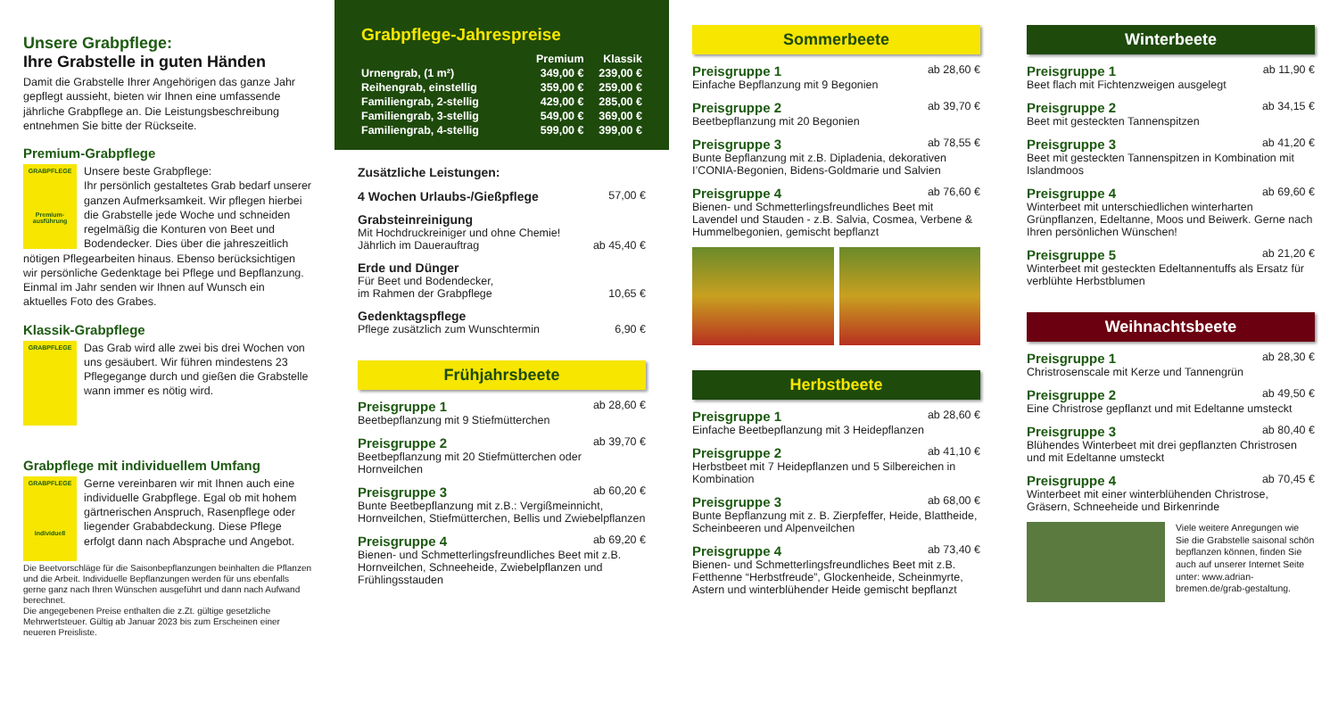Unsere Grabpflege:
Ihre Grabstelle in guten Händen
Damit die Grabstelle Ihrer Angehörigen das ganze Jahr gepflegt aussieht, bieten wir Ihnen eine umfassende jährliche Grabpflege an. Die Leistungsbeschreibung entnehmen Sie bitte der Rückseite.
Premium-Grabpflege
GRABPFLEGE
Premium-ausführung
Unsere beste Grabpflege:
Ihr persönlich gestaltetes Grab bedarf unserer ganzen Aufmerksamkeit. Wir pflegen hierbei die Grabstelle jede Woche und schneiden regelmäßig die Konturen von Beet und Bodendecker. Dies über die jahreszeitlich nötigen Pflegearbeiten hinaus. Ebenso berücksichtigen wir persönliche Gedenktage bei Pflege und Bepflanzung. Einmal im Jahr senden wir Ihnen auf Wunsch ein aktuelles Foto des Grabes.
Klassik-Grabpflege
GRABPFLEGE
Das Grab wird alle zwei bis drei Wochen von uns gesäubert. Wir führen mindestens 23 Pflegegange durch und gießen die Grabstelle wann immer es nötig wird.
Grabpflege mit individuellem Umfang
GRABPFLEGE
Individuell
Gerne vereinbaren wir mit Ihnen auch eine individuelle Grabpflege. Egal ob mit hohem gärtnerischen Anspruch, Rasenpflege oder liegender Grababdeckung. Diese Pflege erfolgt dann nach Absprache und Angebot.
Die Beetvorschläge für die Saisonbepflanzungen beinhalten die Pflanzen und die Arbeit. Individuelle Bepflanzungen werden für uns ebenfalls gerne ganz nach Ihren Wünschen ausgeführt und dann nach Aufwand berechnet.
Die angegebenen Preise enthalten die z.Zt. gültige gesetzliche Mehrwertsteuer. Gültig ab Januar 2023 bis zum Erscheinen einer neueren Preisliste.
Grabpflege-Jahrespreise
| | Premium | Klassik |
| --- | --- | --- |
| Urnengrab, (1 m²) | 349,00 € | 239,00 € |
| Reihengrab, einstellig | 359,00 € | 259,00 € |
| Familiengrab, 2-stellig | 429,00 € | 285,00 € |
| Familiengrab, 3-stellig | 549,00 € | 369,00 € |
| Familiengrab, 4-stellig | 599,00 € | 399,00 € |
Zusätzliche Leistungen:
4 Wochen Urlaubs-/Gießpflege 57,00 €
Grabsteinreinigung
Mit Hochdruckreiniger und ohne Chemie!
Jährlich im Dauerauftrag ab 45,40 €
Erde und Dünger
Für Beet und Bodendecker,
im Rahmen der Grabpflege 10,65 €
Gedenktagspflege
Pflege zusätzlich zum Wunschtermin 6,90 €
Frühjahrsbeete
Preisgruppe 1 ab 28,60 €
Beetbepflanzung mit 9 Stiefmütterchen
Preisgruppe 2 ab 39,70 €
Beetbepflanzung mit 20 Stiefmütterchen oder Hornveilchen
Preisgruppe 3 ab 60,20 €
Bunte Beetbepflanzung mit z.B.: Vergißmeinnicht, Hornveilchen, Stiefmütterchen, Bellis und Zwiebelpflanzen
Preisgruppe 4 ab 69,20 €
Bienen- und Schmetterlingsfreundliches Beet mit z.B. Hornveilchen, Schneeheide, Zwiebelpflanzen und Frühlingsstauden
Sommerbeete
Preisgruppe 1 ab 28,60 €
Einfache Bepflanzung mit 9 Begonien
Preisgruppe 2 ab 39,70 €
Beetbepflanzung mit 20 Begonien
Preisgruppe 3 ab 78,55 €
Bunte Bepflanzung mit z.B. Dipladenia, dekorativen I’CONIA-Begonien, Bidens-Goldmarie und Salvien
Preisgruppe 4 ab 76,60 €
Bienen- und Schmetterlingsfreundliches Beet mit Lavendel und Stauden - z.B. Salvia, Cosmea, Verbene & Hummelbegonien, gemischt bepflanzt
Herbstbeete
Preisgruppe 1 ab 28,60 €
Einfache Beetbepflanzung mit 3 Heidepflanzen
Preisgruppe 2 ab 41,10 €
Herbstbeet mit 7 Heidepflanzen und 5 Silbereichen in Kombination
Preisgruppe 3 ab 68,00 €
Bunte Bepflanzung mit z. B. Zierpfeffer, Heide, Blattheide, Scheinbeeren und Alpenveilchen
Preisgruppe 4 ab 73,40 €
Bienen- und Schmetterlingsfreundliches Beet mit z.B. Fetthenne “Herbstfreude”, Glockenheide, Scheinmyrte, Astern und winterblühender Heide gemischt bepflanzt
Winterbeete
Preisgruppe 1 ab 11,90 €
Beet flach mit Fichtenzweigen ausgelegt
Preisgruppe 2 ab 34,15 €
Beet mit gesteckten Tannenspitzen
Preisgruppe 3 ab 41,20 €
Beet mit gesteckten Tannenspitzen in Kombination mit Islandmoos
Preisgruppe 4 ab 69,60 €
Winterbeet mit unterschiedlichen winterharten Grünpflanzen, Edeltanne, Moos und Beiwerk. Gerne nach Ihren persönlichen Wünschen!
Preisgruppe 5 ab 21,20 €
Winterbeet mit gesteckten Edeltannentuffs als Ersatz für verblühte Herbstblumen
Weihnachtsbeete
Preisgruppe 1 ab 28,30 €
Christrosenscale mit Kerze und Tannengrün
Preisgruppe 2 ab 49,50 €
Eine Christrose gepflanzt und mit Edeltanne umsteckt
Preisgruppe 3 ab 80,40 €
Blühendes Winterbeet mit drei gepflanzten Christrosen und mit Edeltanne umsteckt
Preisgruppe 4 ab 70,45 €
Winterbeet mit einer winterblühenden Christrose, Gräsern, Schneeheide und Birkenrinde
Viele weitere Anregungen wie Sie die Grabstelle saisonal schön bepflanzen können, finden Sie auch auf unserer Internet Seite unter: www.adrian-bremen.de/grab-gestaltung.